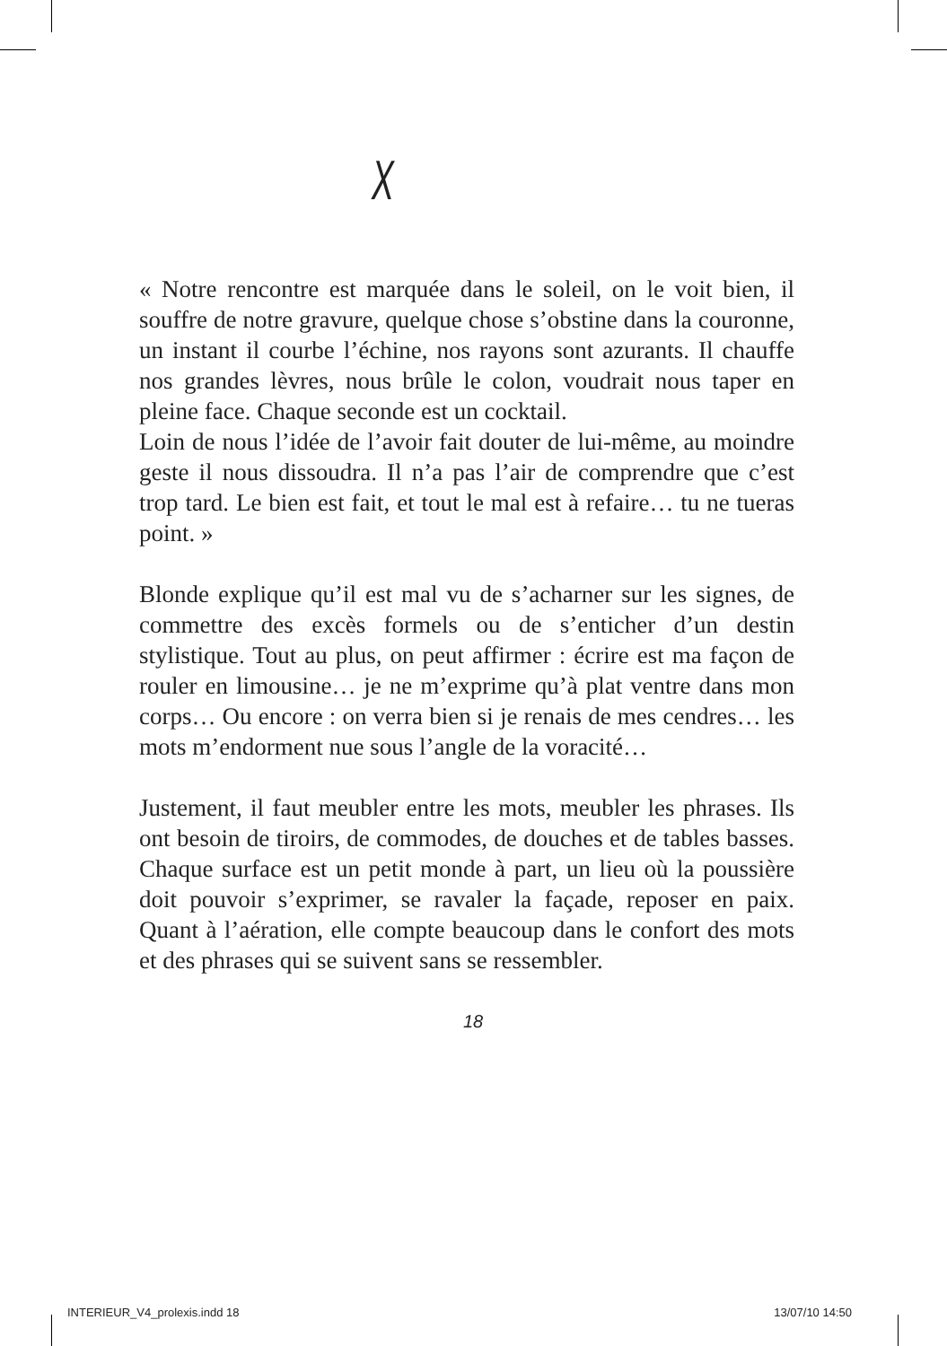X
« Notre rencontre est marquée dans le soleil, on le voit bien, il souffre de notre gravure, quelque chose s’obstine dans la couronne, un instant il courbe l’échine, nos rayons sont azurants. Il chauffe nos grandes lèvres, nous brûle le colon, voudrait nous taper en pleine face. Chaque seconde est un cocktail.
Loin de nous l’idée de l’avoir fait douter de lui-même, au moindre geste il nous dissoudra. Il n’a pas l’air de comprendre que c’est trop tard. Le bien est fait, et tout le mal est à refaire… tu ne tueras point. »
Blonde explique qu’il est mal vu de s’acharner sur les signes, de commettre des excès formels ou de s’enticher d’un destin stylistique. Tout au plus, on peut affirmer : écrire est ma façon de rouler en limousine… je ne m’exprime qu’à plat ventre dans mon corps… Ou encore : on verra bien si je renais de mes cendres… les mots m’endorment nue sous l’angle de la voracité…
Justement, il faut meubler entre les mots, meubler les phrases. Ils ont besoin de tiroirs, de commodes, de douches et de tables basses. Chaque surface est un petit monde à part, un lieu où la poussière doit pouvoir s’exprimer, se ravaler la façade, reposer en paix. Quant à l’aération, elle compte beaucoup dans le confort des mots et des phrases qui se suivent sans se ressembler.
18
INTERIEUR_V4_prolexis.indd 18 13/07/10 14:50